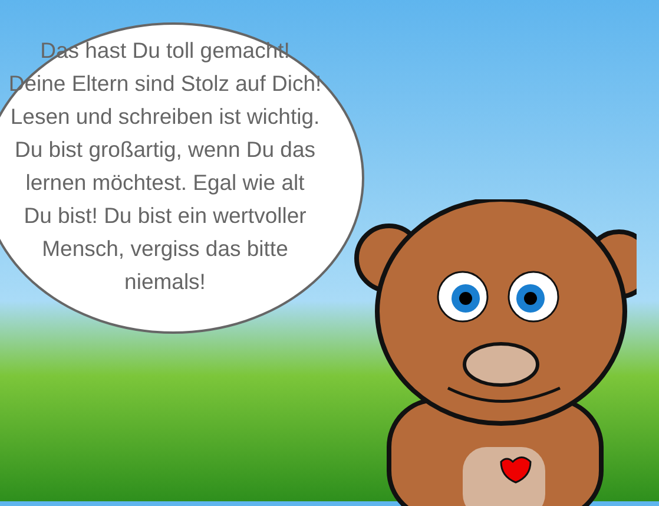Das hast Du toll gemacht!
Deine Eltern sind Stolz auf Dich!
Lesen und schreiben ist wichtig.
Du bist großartig, wenn Du das
lernen möchtest. Egal wie alt
Du bist! Du bist ein wertvoller
Mensch, vergiss das bitte
niemals!